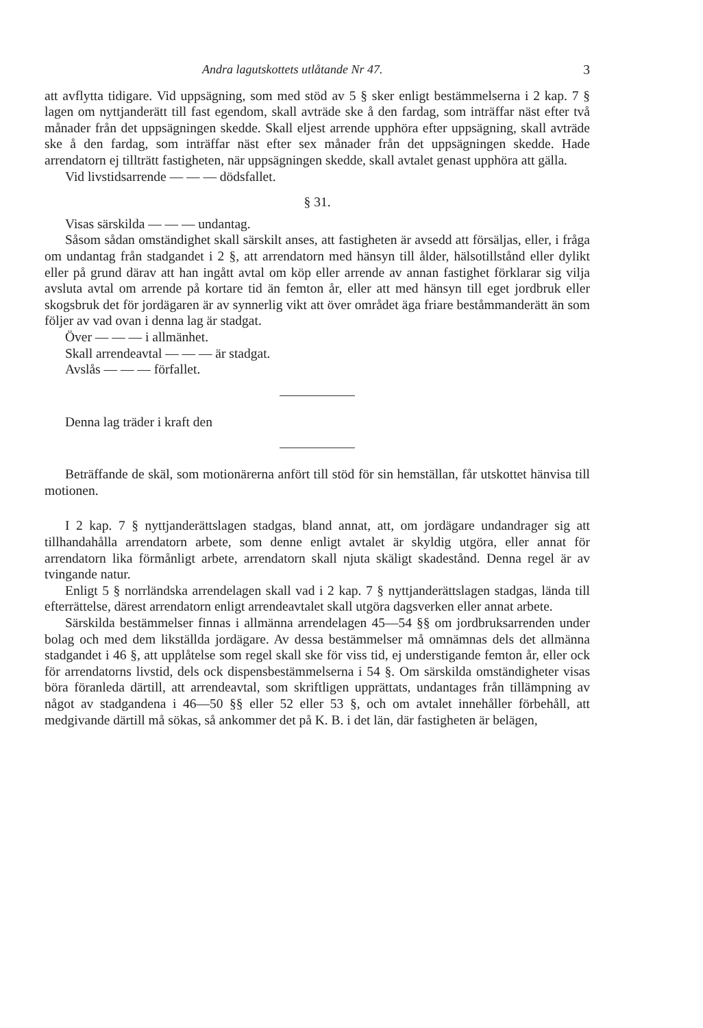Andra lagutskottets utlåtande Nr 47. 3
att avflytta tidigare. Vid uppsägning, som med stöd av 5 § sker enligt bestämmelserna i 2 kap. 7 § lagen om nyttjanderätt till fast egendom, skall avträde ske å den fardag, som inträffar näst efter två månader från det uppsägningen skedde. Skall eljest arrende upphöra efter uppsägning, skall avträde ske å den fardag, som inträffar näst efter sex månader från det uppsägningen skedde. Hade arrendatorn ej tillträtt fastigheten, när uppsägningen skedde, skall avtalet genast upphöra att gälla.
Vid livstidsarrende — — — dödsfallet.
§ 31.
Visas särskilda — — — undantag.
Såsom sådan omständighet skall särskilt anses, att fastigheten är avsedd att försäljas, eller, i fråga om undantag från stadgandet i 2 §, att arrendatorn med hänsyn till ålder, hälsotillstånd eller dylikt eller på grund därav att han ingått avtal om köp eller arrende av annan fastighet förklarar sig vilja avsluta avtal om arrende på kortare tid än femton år, eller att med hänsyn till eget jordbruk eller skogsbruk det för jordägaren är av synnerlig vikt att över området äga friare beståmmanderätt än som följer av vad ovan i denna lag är stadgat.
Över — — — i allmänhet.
Skall arrendeavtal — — — är stadgat.
Avslås — — — förfallet.
Denna lag träder i kraft den
Beträffande de skäl, som motionärerna anfört till stöd för sin hemställan, får utskottet hänvisa till motionen.
I 2 kap. 7 § nyttjanderättslagen stadgas, bland annat, att, om jordägare undandrager sig att tillhandahålla arrendatorn arbete, som denne enligt avtalet är skyldig utgöra, eller annat för arrendatorn lika förmånligt arbete, arrendatorn skall njuta skäligt skadestånd. Denna regel är av tvingande natur.
Enligt 5 § norrländska arrendelagen skall vad i 2 kap. 7 § nyttjanderättslagen stadgas, lända till efterrättelse, därest arrendatorn enligt arrendeavtalet skall utgöra dagsverken eller annat arbete.
Särskilda bestämmelser finnas i allmänna arrendelagen 45—54 §§ om jordbruksarrenden under bolag och med dem likställda jordägare. Av dessa bestämmelser må omnämnas dels det allmänna stadgandet i 46 §, att upplåtelse som regel skall ske för viss tid, ej understigande femton år, eller ock för arrendatorns livstid, dels ock dispensbestämmelserna i 54 §. Om särskilda omständigheter visas böra föranleda därtill, att arrendeavtal, som skriftligen upprättats, undantages från tillämpning av något av stadgandena i 46—50 §§ eller 52 eller 53 §, och om avtalet innehåller förbehåll, att medgivande därtill må sökas, så ankommer det på K. B. i det län, där fastigheten är belägen,